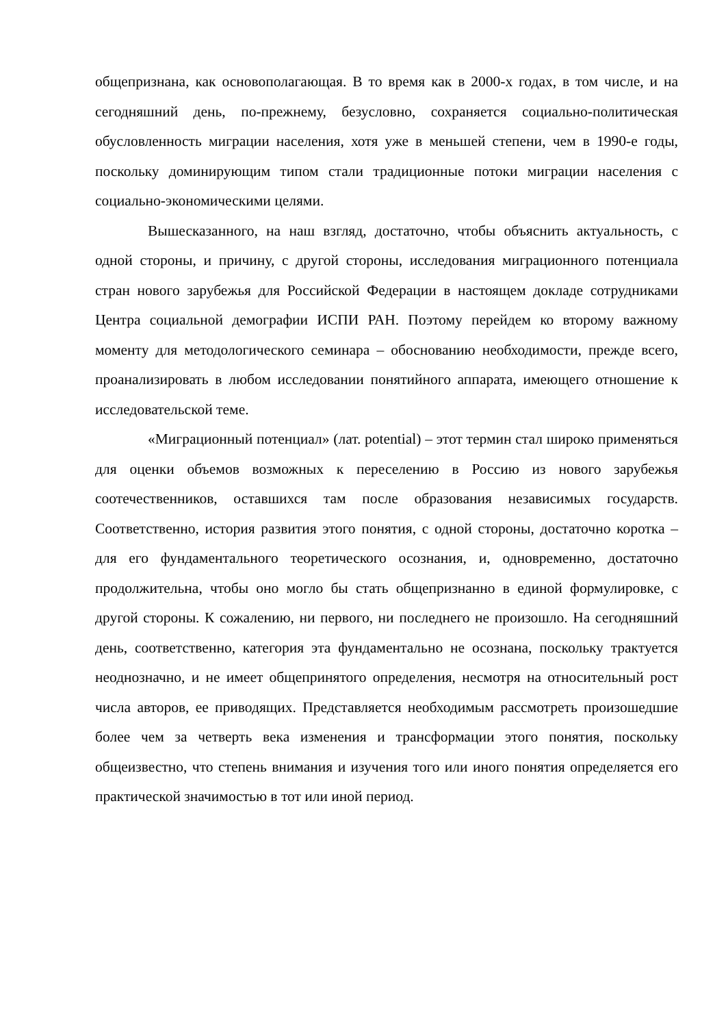общепризнана, как основополагающая. В то время как в 2000-х годах, в том числе, и на сегодняшний день, по-прежнему, безусловно, сохраняется социально-политическая обусловленность миграции населения, хотя уже в меньшей степени, чем в 1990-е годы, поскольку доминирующим типом стали традиционные потоки миграции населения с социально-экономическими целями.
Вышесказанного, на наш взгляд, достаточно, чтобы объяснить актуальность, с одной стороны, и причину, с другой стороны, исследования миграционного потенциала стран нового зарубежья для Российской Федерации в настоящем докладе сотрудниками Центра социальной демографии ИСПИ РАН. Поэтому перейдем ко второму важному моменту для методологического семинара – обоснованию необходимости, прежде всего, проанализировать в любом исследовании понятийного аппарата, имеющего отношение к исследовательской теме.
«Миграционный потенциал» (лат. potential) – этот термин стал широко применяться для оценки объемов возможных к переселению в Россию из нового зарубежья соотечественников, оставшихся там после образования независимых государств. Соответственно, история развития этого понятия, с одной стороны, достаточно коротка – для его фундаментального теоретического осознания, и, одновременно, достаточно продолжительна, чтобы оно могло бы стать общепризнанно в единой формулировке, с другой стороны. К сожалению, ни первого, ни последнего не произошло. На сегодняшний день, соответственно, категория эта фундаментально не осознана, поскольку трактуется неоднозначно, и не имеет общепринятого определения, несмотря на относительный рост числа авторов, ее приводящих. Представляется необходимым рассмотреть произошедшие более чем за четверть века изменения и трансформации этого понятия, поскольку общеизвестно, что степень внимания и изучения того или иного понятия определяется его практической значимостью в тот или иной период.